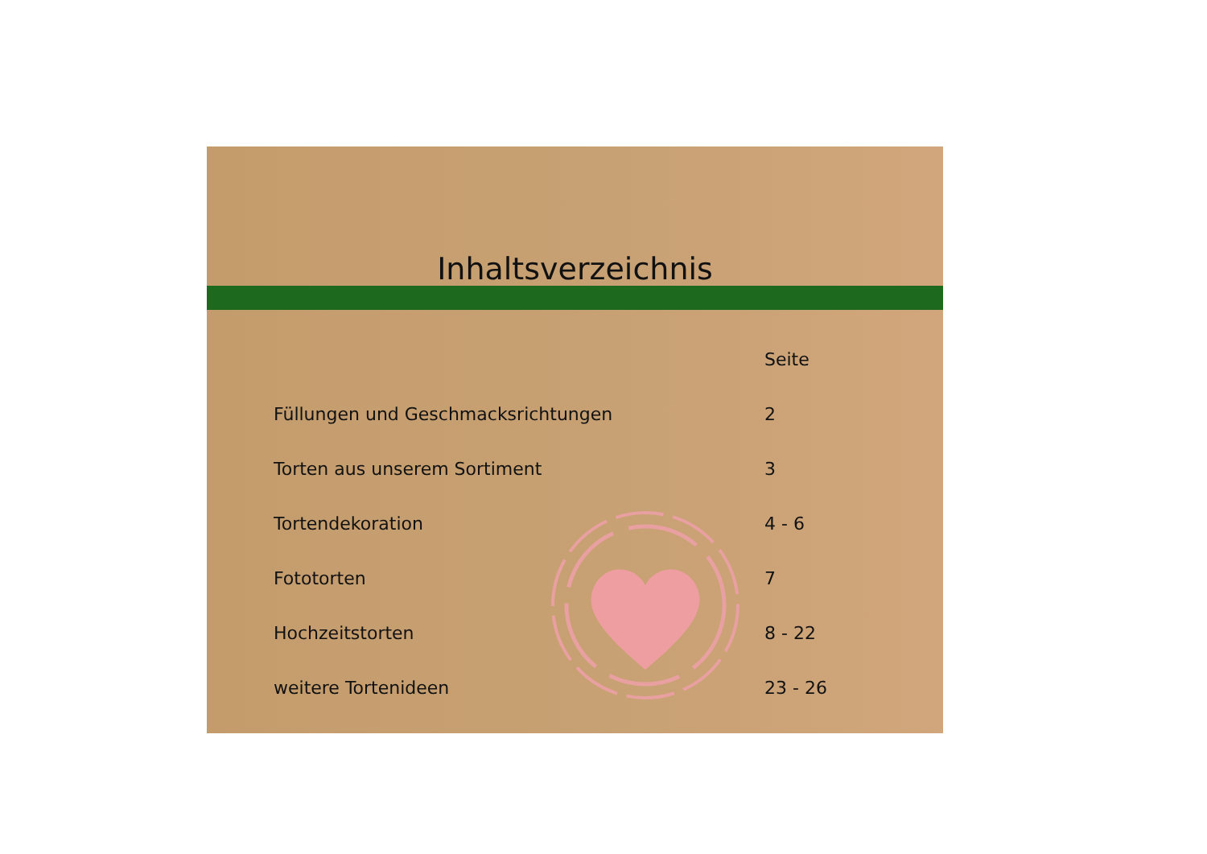Inhaltsverzeichnis
| | Seite |
| --- | --- |
| Füllungen und Geschmacksrichtungen | 2 |
| Torten aus unserem Sortiment | 3 |
| Tortendekoration | 4 - 6 |
| Fototorten | 7 |
| Hochzeitstorten | 8 - 22 |
| weitere Tortenideen | 23 - 26 |